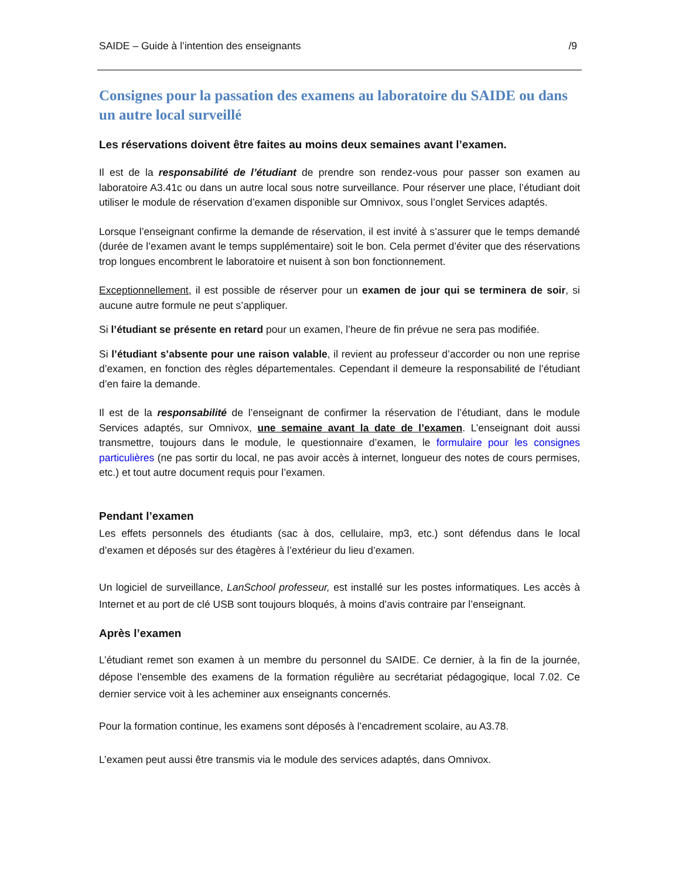SAIDE – Guide à l’intention des enseignants /9
Consignes pour la passation des examens au laboratoire du SAIDE ou dans un autre local surveillé
Les réservations doivent être faites au moins deux semaines avant l’examen.
Il est de la responsabilité de l’étudiant de prendre son rendez-vous pour passer son examen au laboratoire A3.41c ou dans un autre local sous notre surveillance. Pour réserver une place, l’étudiant doit utiliser le module de réservation d’examen disponible sur Omnivox, sous l’onglet Services adaptés.
Lorsque l’enseignant confirme la demande de réservation, il est invité à s’assurer que le temps demandé (durée de l’examen avant le temps supplémentaire) soit le bon. Cela permet d’éviter que des réservations trop longues encombrent le laboratoire et nuisent à son bon fonctionnement.
Exceptionnellement, il est possible de réserver pour un examen de jour qui se terminera de soir, si aucune autre formule ne peut s’appliquer.
Si l’étudiant se présente en retard pour un examen, l’heure de fin prévue ne sera pas modifiée.
Si l’étudiant s’absente pour une raison valable, il revient au professeur d’accorder ou non une reprise d’examen, en fonction des règles départementales. Cependant il demeure la responsabilité de l’étudiant d’en faire la demande.
Il est de la responsabilité de l’enseignant de confirmer la réservation de l’étudiant, dans le module Services adaptés, sur Omnivox, une semaine avant la date de l’examen. L’enseignant doit aussi transmettre, toujours dans le module, le questionnaire d’examen, le formulaire pour les consignes particulières (ne pas sortir du local, ne pas avoir accès à internet, longueur des notes de cours permises, etc.) et tout autre document requis pour l’examen.
Pendant l’examen
Les effets personnels des étudiants (sac à dos, cellulaire, mp3, etc.) sont défendus dans le local d’examen et déposés sur des étagères à l’extérieur du lieu d’examen.
Un logiciel de surveillance, LanSchool professeur, est installé sur les postes informatiques. Les accès à Internet et au port de clé USB sont toujours bloqués, à moins d’avis contraire par l’enseignant.
Après l’examen
L’étudiant remet son examen à un membre du personnel du SAIDE. Ce dernier, à la fin de la journée, dépose l’ensemble des examens de la formation régulière au secrétariat pédagogique, local 7.02. Ce dernier service voit à les acheminer aux enseignants concernés.
Pour la formation continue, les examens sont déposés à l’encadrement scolaire, au A3.78.
L’examen peut aussi être transmis via le module des services adaptés, dans Omnivox.